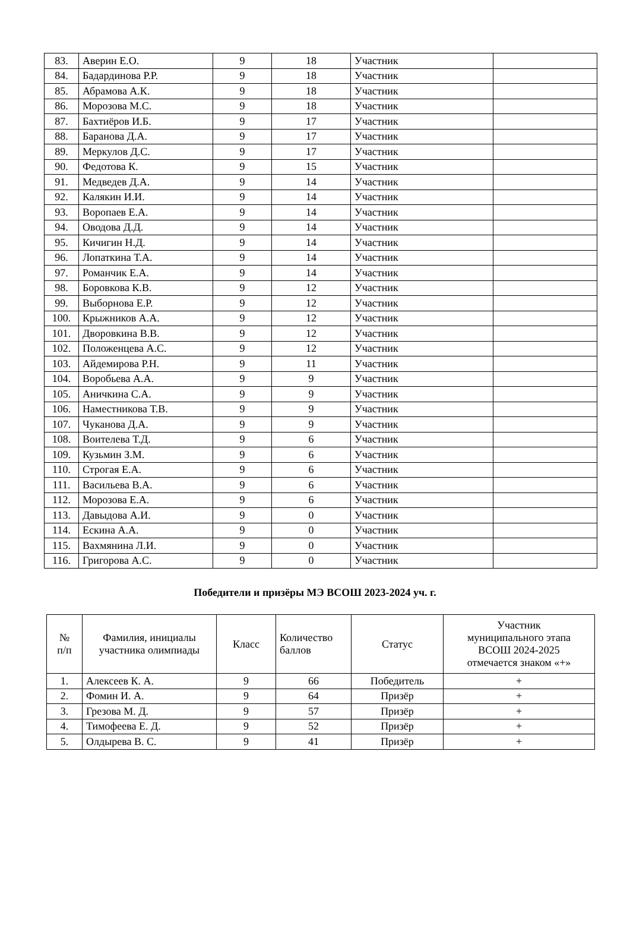| 83. | Аверин Е.О. | 9 | 18 | Участник | |
| 84. | Бадардинова Р.Р. | 9 | 18 | Участник | |
| 85. | Абрамова А.К. | 9 | 18 | Участник | |
| 86. | Морозова М.С. | 9 | 18 | Участник | |
| 87. | Бахтиёров И.Б. | 9 | 17 | Участник | |
| 88. | Баранова Д.А. | 9 | 17 | Участник | |
| 89. | Меркулов Д.С. | 9 | 17 | Участник | |
| 90. | Федотова К. | 9 | 15 | Участник | |
| 91. | Медведев Д.А. | 9 | 14 | Участник | |
| 92. | Калякин И.И. | 9 | 14 | Участник | |
| 93. | Воропаев Е.А. | 9 | 14 | Участник | |
| 94. | Оводова Д.Д. | 9 | 14 | Участник | |
| 95. | Кичигин Н.Д. | 9 | 14 | Участник | |
| 96. | Лопаткина Т.А. | 9 | 14 | Участник | |
| 97. | Романчик Е.А. | 9 | 14 | Участник | |
| 98. | Боровкова К.В. | 9 | 12 | Участник | |
| 99. | Выборнова Е.Р. | 9 | 12 | Участник | |
| 100. | Крыжников А.А. | 9 | 12 | Участник | |
| 101. | Дворовкина В.В. | 9 | 12 | Участник | |
| 102. | Положенцева А.С. | 9 | 12 | Участник | |
| 103. | Айдемирова Р.Н. | 9 | 11 | Участник | |
| 104. | Воробьева А.А. | 9 | 9 | Участник | |
| 105. | Аничкина С.А. | 9 | 9 | Участник | |
| 106. | Наместникова Т.В. | 9 | 9 | Участник | |
| 107. | Чуканова Д.А. | 9 | 9 | Участник | |
| 108. | Воителева Т.Д. | 9 | 6 | Участник | |
| 109. | Кузьмин З.М. | 9 | 6 | Участник | |
| 110. | Строгая Е.А. | 9 | 6 | Участник | |
| 111. | Васильева В.А. | 9 | 6 | Участник | |
| 112. | Морозова Е.А. | 9 | 6 | Участник | |
| 113. | Давыдова А.И. | 9 | 0 | Участник | |
| 114. | Ескина А.А. | 9 | 0 | Участник | |
| 115. | Вахмянина Л.И. | 9 | 0 | Участник | |
| 116. | Григорова А.С. | 9 | 0 | Участник | |
Победители и призёры МЭ ВСОШ 2023-2024 уч. г.
| № п/п | Фамилия, инициалы участника олимпиады | Класс | Количество баллов | Статус | Участник муниципального этапа ВСОШ 2024-2025 отмечается знаком «+» |
| --- | --- | --- | --- | --- | --- |
| 1. | Алексеев К. А. | 9 | 66 | Победитель | + |
| 2. | Фомин И. А. | 9 | 64 | Призёр | + |
| 3. | Грезова М. Д. | 9 | 57 | Призёр | + |
| 4. | Тимофеева Е. Д. | 9 | 52 | Призёр | + |
| 5. | Олдырева В. С. | 9 | 41 | Призёр | + |